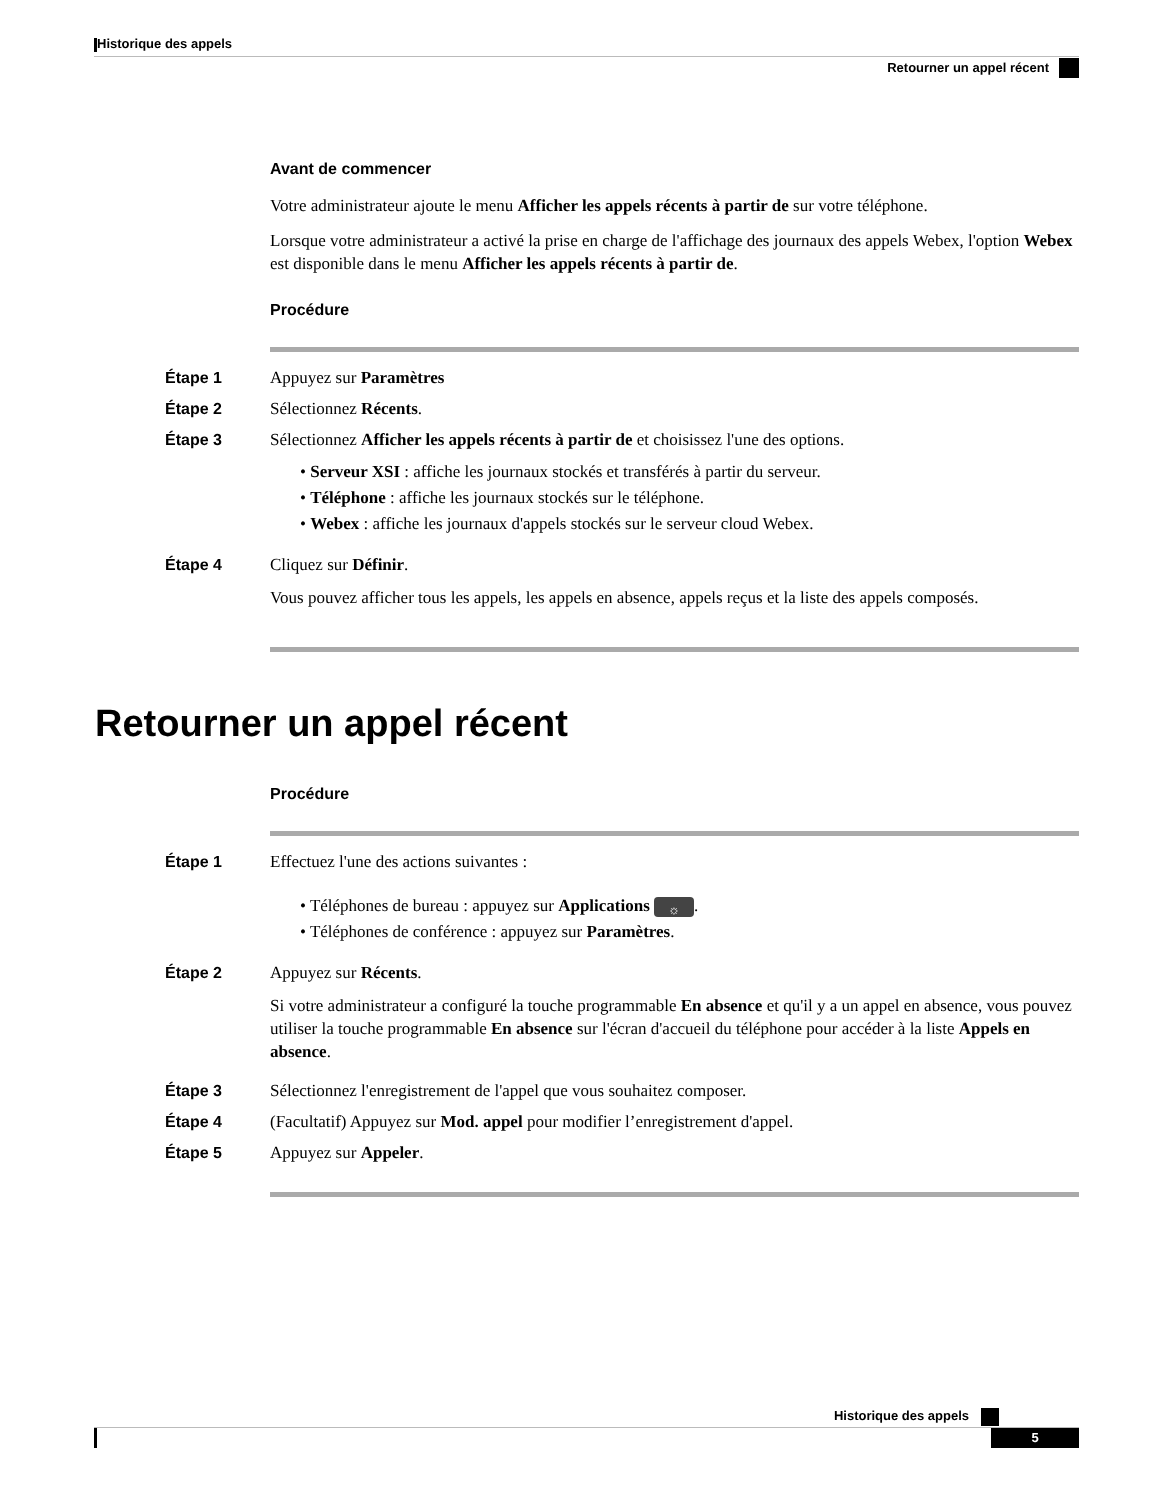Historique des appels
Retourner un appel récent
Avant de commencer
Votre administrateur ajoute le menu Afficher les appels récents à partir de sur votre téléphone.
Lorsque votre administrateur a activé la prise en charge de l'affichage des journaux des appels Webex, l'option Webex est disponible dans le menu Afficher les appels récents à partir de.
Procédure
Étape 1 Appuyez sur Paramètres
Étape 2 Sélectionnez Récents.
Étape 3 Sélectionnez Afficher les appels récents à partir de et choisissez l'une des options.
• Serveur XSI : affiche les journaux stockés et transférés à partir du serveur.
• Téléphone : affiche les journaux stockés sur le téléphone.
• Webex : affiche les journaux d'appels stockés sur le serveur cloud Webex.
Étape 4 Cliquez sur Définir.
Vous pouvez afficher tous les appels, les appels en absence, appels reçus et la liste des appels composés.
Retourner un appel récent
Procédure
Étape 1 Effectuez l'une des actions suivantes :
• Téléphones de bureau : appuyez sur Applications ☼.
• Téléphones de conférence : appuyez sur Paramètres.
Étape 2 Appuyez sur Récents.
Si votre administrateur a configuré la touche programmable En absence et qu'il y a un appel en absence, vous pouvez utiliser la touche programmable En absence sur l'écran d'accueil du téléphone pour accéder à la liste Appels en absence.
Étape 3 Sélectionnez l'enregistrement de l'appel que vous souhaitez composer.
Étape 4 (Facultatif) Appuyez sur Mod. appel pour modifier l’enregistrement d'appel.
Étape 5 Appuyez sur Appeler.
Historique des appels
5